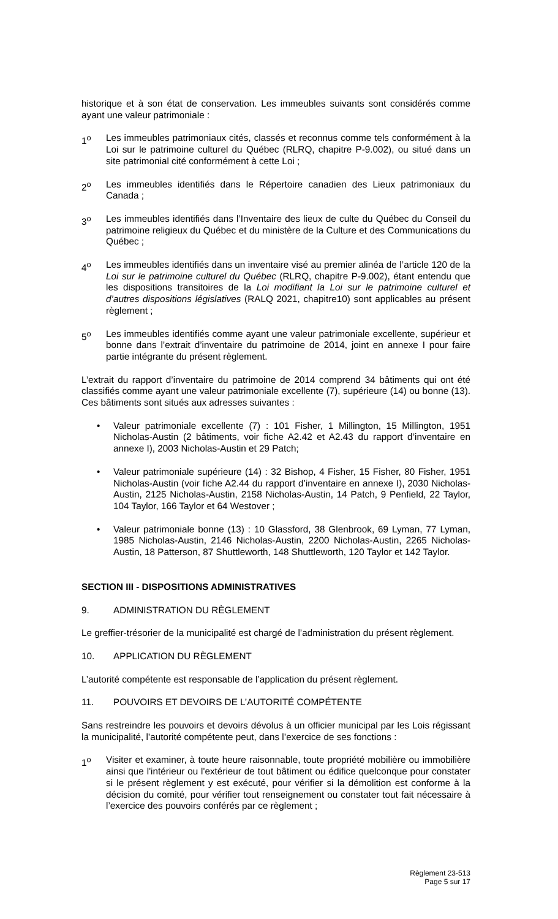historique et à son état de conservation. Les immeubles suivants sont considérés comme ayant une valeur patrimoniale :
1<sup>o</sup> Les immeubles patrimoniaux cités, classés et reconnus comme tels conformément à la Loi sur le patrimoine culturel du Québec (RLRQ, chapitre P-9.002), ou situé dans un site patrimonial cité conformément à cette Loi ;
2<sup>o</sup> Les immeubles identifiés dans le Répertoire canadien des Lieux patrimoniaux du Canada ;
3<sup>o</sup> Les immeubles identifiés dans l’Inventaire des lieux de culte du Québec du Conseil du patrimoine religieux du Québec et du ministère de la Culture et des Communications du Québec ;
4<sup>o</sup> Les immeubles identifiés dans un inventaire visé au premier alinéa de l’article 120 de la Loi sur le patrimoine culturel du Québec (RLRQ, chapitre P-9.002), étant entendu que les dispositions transitoires de la Loi modifiant la Loi sur le patrimoine culturel et d’autres dispositions législatives (RALQ 2021, chapitre10) sont applicables au présent règlement ;
5<sup>o</sup> Les immeubles identifiés comme ayant une valeur patrimoniale excellente, supérieur et bonne dans l’extrait d’inventaire du patrimoine de 2014, joint en annexe I pour faire partie intégrante du présent règlement.
L’extrait du rapport d’inventaire du patrimoine de 2014 comprend 34 bâtiments qui ont été classifiés comme ayant une valeur patrimoniale excellente (7), supérieure (14) ou bonne (13). Ces bâtiments sont situés aux adresses suivantes :
• Valeur patrimoniale excellente (7) : 101 Fisher, 1 Millington, 15 Millington, 1951 Nicholas-Austin (2 bâtiments, voir fiche A2.42 et A2.43 du rapport d’inventaire en annexe I), 2003 Nicholas-Austin et 29 Patch;
• Valeur patrimoniale supérieure (14) : 32 Bishop, 4 Fisher, 15 Fisher, 80 Fisher, 1951 Nicholas-Austin (voir fiche A2.44 du rapport d’inventaire en annexe I), 2030 Nicholas-Austin, 2125 Nicholas-Austin, 2158 Nicholas-Austin, 14 Patch, 9 Penfield, 22 Taylor, 104 Taylor, 166 Taylor et 64 Westover ;
• Valeur patrimoniale bonne (13) : 10 Glassford, 38 Glenbrook, 69 Lyman, 77 Lyman, 1985 Nicholas-Austin, 2146 Nicholas-Austin, 2200 Nicholas-Austin, 2265 Nicholas-Austin, 18 Patterson, 87 Shuttleworth, 148 Shuttleworth, 120 Taylor et 142 Taylor.
SECTION III - DISPOSITIONS ADMINISTRATIVES
9. ADMINISTRATION DU RÈGLEMENT
Le greffier-trésorier de la municipalité est chargé de l’administration du présent règlement.
10. APPLICATION DU RÈGLEMENT
L’autorité compétente est responsable de l’application du présent règlement.
11. POUVOIRS ET DEVOIRS DE L’AUTORITÉ COMPÉTENTE
Sans restreindre les pouvoirs et devoirs dévolus à un officier municipal par les Lois régissant la municipalité, l’autorité compétente peut, dans l’exercice de ses fonctions :
1<sup>o</sup> Visiter et examiner, à toute heure raisonnable, toute propriété mobilière ou immobilière ainsi que l'intérieur ou l'extérieur de tout bâtiment ou édifice quelconque pour constater si le présent règlement y est exécuté, pour vérifier si la démolition est conforme à la décision du comité, pour vérifier tout renseignement ou constater tout fait nécessaire à l’exercice des pouvoirs conférés par ce règlement ;
Règlement 23-513
Page 5 sur 17